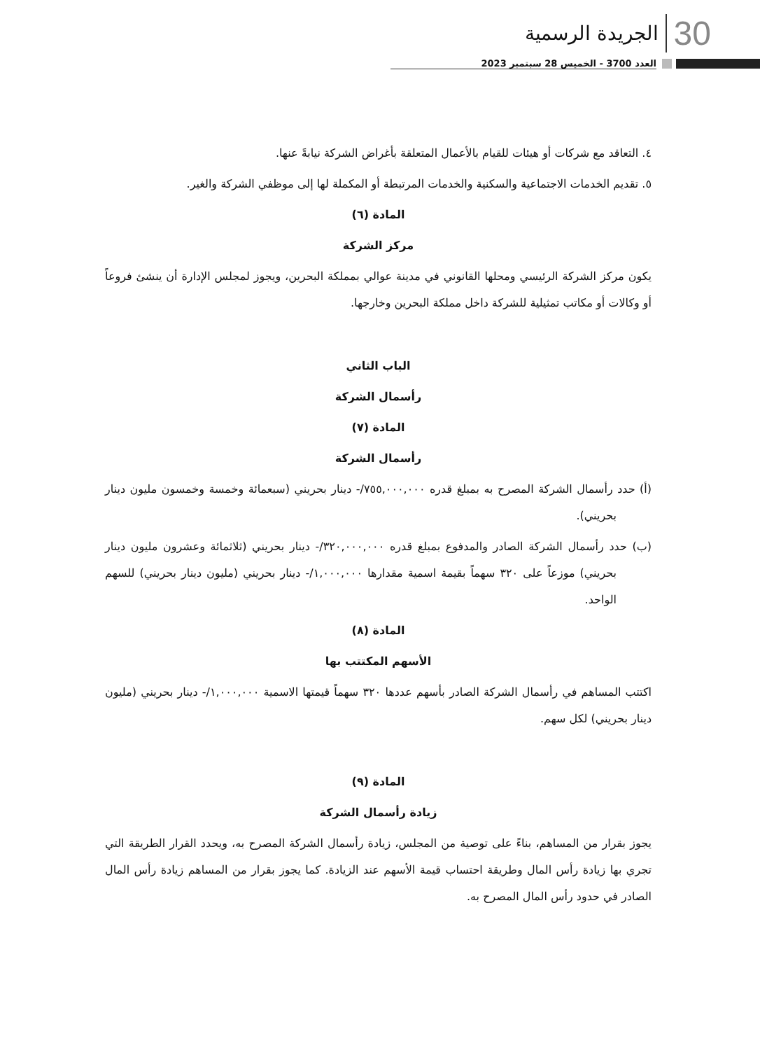30 الجريدة الرسمية
العدد 3700 - الخميس 28 سبتمبر 2023
٤. التعاقد مع شركات أو هيئات للقيام بالأعمال المتعلقة بأغراض الشركة نيابةً عنها.
٥. تقديم الخدمات الاجتماعية والسكنية والخدمات المرتبطة أو المكملة لها إلى موظفي الشركة والغير.
المادة (٦)
مركز الشركة
يكون مركز الشركة الرئيسي ومحلها القانوني في مدينة عوالي بمملكة البحرين، ويجوز لمجلس الإدارة أن ينشئ فروعاً أو وكالات أو مكاتب تمثيلية للشركة داخل مملكة البحرين وخارجها.
الباب الثاني
رأسمال الشركة
المادة (٧)
رأسمال الشركة
(أ) حدد رأسمال الشركة المصرح به بمبلغ قدره ٧٥٥,٠٠٠,٠٠٠/- دينار بحريني (سبعمائة وخمسة وخمسون مليون دينار بحريني).
(ب) حدد رأسمال الشركة الصادر والمدفوع بمبلغ قدره ٣٢٠,٠٠٠,٠٠٠/- دينار بحريني (ثلاثمائة وعشرون مليون دينار بحريني) موزعاً على ٣٢٠ سهماً بقيمة اسمية مقدارها ١,٠٠٠,٠٠٠/- دينار بحريني (مليون دينار بحريني) للسهم الواحد.
المادة (٨)
الأسهم المكتتب بها
اكتتب المساهم في رأسمال الشركة الصادر بأسهم عددها ٣٢٠ سهماً قيمتها الاسمية ١,٠٠٠,٠٠٠/- دينار بحريني (مليون دينار بحريني) لكل سهم.
المادة (٩)
زيادة رأسمال الشركة
يجوز بقرار من المساهم، بناءً على توصية من المجلس، زيادة رأسمال الشركة المصرح به، ويحدد القرار الطريقة التي تجري بها زيادة رأس المال وطريقة احتساب قيمة الأسهم عند الزيادة. كما يجوز بقرار من المساهم زيادة رأس المال الصادر في حدود رأس المال المصرح به.